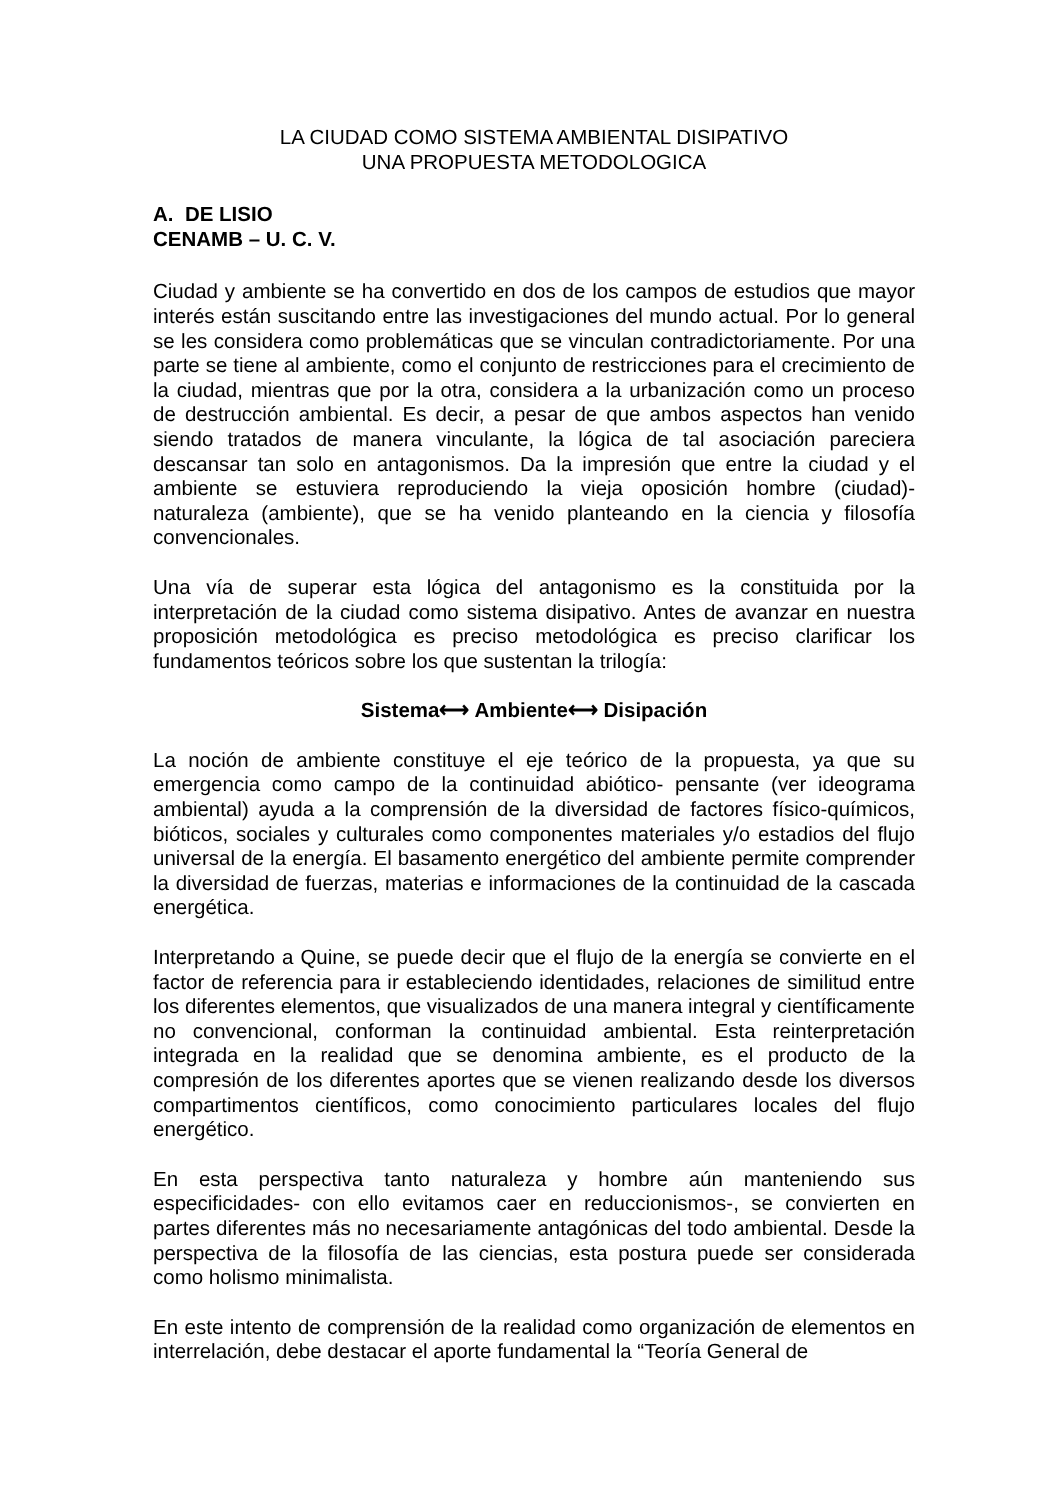LA CIUDAD COMO SISTEMA AMBIENTAL DISIPATIVO
UNA PROPUESTA METODOLOGICA
A. DE LISIO
CENAMB – U. C. V.
Ciudad y ambiente se ha convertido en dos de los campos de estudios que mayor interés están suscitando entre las investigaciones del mundo actual. Por lo general se les considera como problemáticas que se vinculan contradictoriamente. Por una parte se tiene al ambiente, como el conjunto de restricciones para el crecimiento de la ciudad, mientras que por la otra, considera a la urbanización como un proceso de destrucción ambiental. Es decir, a pesar de que ambos aspectos han venido siendo tratados de manera vinculante, la lógica de tal asociación pareciera descansar tan solo en antagonismos. Da la impresión que entre la ciudad y el ambiente se estuviera reproduciendo la vieja oposición hombre (ciudad)- naturaleza (ambiente), que se ha venido planteando en la ciencia y filosofía convencionales.
Una vía de superar esta lógica del antagonismo es la constituida por la interpretación de la ciudad como sistema disipativo. Antes de avanzar en nuestra proposición metodológica es preciso metodológica es preciso clarificar los fundamentos teóricos sobre los que sustentan la trilogía:
Sistema⟷ Ambiente⟷ Disipación
La noción de ambiente constituye el eje teórico de la propuesta, ya que su emergencia como campo de la continuidad abiótico- pensante (ver ideograma ambiental) ayuda a la comprensión de la diversidad de factores físico-químicos, bióticos, sociales y culturales como componentes materiales y/o estadios del flujo universal de la energía. El basamento energético del ambiente permite comprender la diversidad de fuerzas, materias e informaciones de la continuidad de la cascada energética.
Interpretando a Quine, se puede decir que el flujo de la energía se convierte en el factor de referencia para ir estableciendo identidades, relaciones de similitud entre los diferentes elementos, que visualizados de una manera integral y científicamente no convencional, conforman la continuidad ambiental. Esta reinterpretación integrada en la realidad que se denomina ambiente, es el producto de la compresión de los diferentes aportes que se vienen realizando desde los diversos compartimentos científicos, como conocimiento particulares locales del flujo energético.
En esta perspectiva tanto naturaleza y hombre aún manteniendo sus especificidades- con ello evitamos caer en reduccionismos-, se convierten en partes diferentes más no necesariamente antagónicas del todo ambiental. Desde la perspectiva de la filosofía de las ciencias, esta postura puede ser considerada como holismo minimalista.
En este intento de comprensión de la realidad como organización de elementos en interrelación, debe destacar el aporte fundamental la “Teoría General de